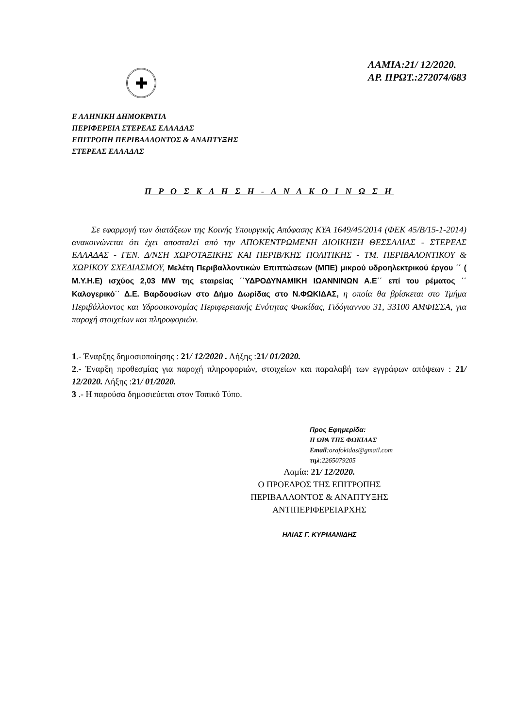✚
ΛΑΜΙΑ:21/ 12/2020.
ΑΡ. ΠΡΩΤ.:272074/683
Ε ΛΛΗΝΙΚΗ ΔΗΜΟΚΡΑΤΙΑ
ΠΕΡΙΦΕΡΕΙΑ ΣΤΕΡΕΑΣ ΕΛΛΑΔΑΣ
ΕΠΙΤΡΟΠΗ ΠΕΡΙΒΑΛΛΟΝΤΟΣ & ΑΝΑΠΤΥΞΗΣ
ΣΤΕΡΕΑΣ ΕΛΛΑΔΑΣ
Π Ρ Ο Σ Κ Λ Η Σ Η - Α Ν Α Κ Ο Ι Ν Ω Σ Η
Σε εφαρμογή των διατάξεων της Κοινής Υπουργικής Απόφασης ΚΥΑ 1649/45/2014 (ΦΕΚ 45/Β/15-1-2014) ανακοινώνεται ότι έχει αποσταλεί από την ΑΠΟΚΕΝΤΡΩΜΕΝΗ ΔΙΟΙΚΗΣΗ ΘΕΣΣΑΛΙΑΣ - ΣΤΕΡΕΑΣ ΕΛΛΑΔΑΣ - ΓΕΝ. Δ/ΝΣΗ ΧΩΡΟΤΑΞΙΚΗΣ ΚΑΙ ΠΕΡΙΒ/ΚΗΣ ΠΟΛΙΤΙΚΗΣ - ΤΜ. ΠΕΡΙΒΑΛΟΝΤΙΚΟΥ & ΧΩΡΙΚΟΥ ΣΧΕΔΙΑΣΜΟΥ, Μελέτη Περιβαλλοντικών Επιπτώσεων (ΜΠΕ) μικρού υδροηλεκτρικού έργου ΄΄ ( Μ.Υ.Η.Ε) ισχύος 2,03 MW της εταιρείας ΄΄ΥΔΡΟΔΥΝΑΜΙΚΗ ΙΩΑΝΝΙΝΩΝ Α.Ε΄΄ επί του ρέματος ΄΄ Καλογερικό΄΄ Δ.Ε. Βαρδουσίων στο Δήμο Δωρίδας στο Ν.ΦΩΚΙΔΑΣ, η οποία θα βρίσκεται στο Τμήμα Περιβάλλοντος και Υδροοικονομίας Περιφερειακής Ενότητας Φωκίδας, Γιδόγιαννου 31, 33100 ΑΜΦΙΣΣΑ, για παροχή στοιχείων και πληροφοριών.
1.- Έναρξης δημοσιοποίησης : 21/ 12/2020 . Λήξης :21/ 01/2020.
2.- Έναρξη προθεσμίας για παροχή πληροφοριών, στοιχείων και παραλαβή των εγγράφων απόψεων : 21/ 12/2020. Λήξης :21/ 01/2020.
3 .- Η παρούσα δημοσιεύεται στον Τοπικό Τύπο.
Προς Εφημερίδα:
Η ΩΡΑ ΤΗΣ ΦΩΚΙΔΑΣ
Email:orafokidas@gmail.com
τηλ:2265079205
Λαμία: 21/ 12/2020.
Ο ΠΡΟΕΔΡΟΣ ΤΗΣ ΕΠΙΤΡΟΠΗΣ
ΠΕΡΙΒΑΛΛΟΝΤΟΣ & ΑΝΑΠΤΥΞΗΣ
ΑΝΤΙΠΕΡΙΦΕΡΕΙΑΡΧΗΣ
ΗΛΙΑΣ Γ. ΚΥΡΜΑΝΙΔΗΣ